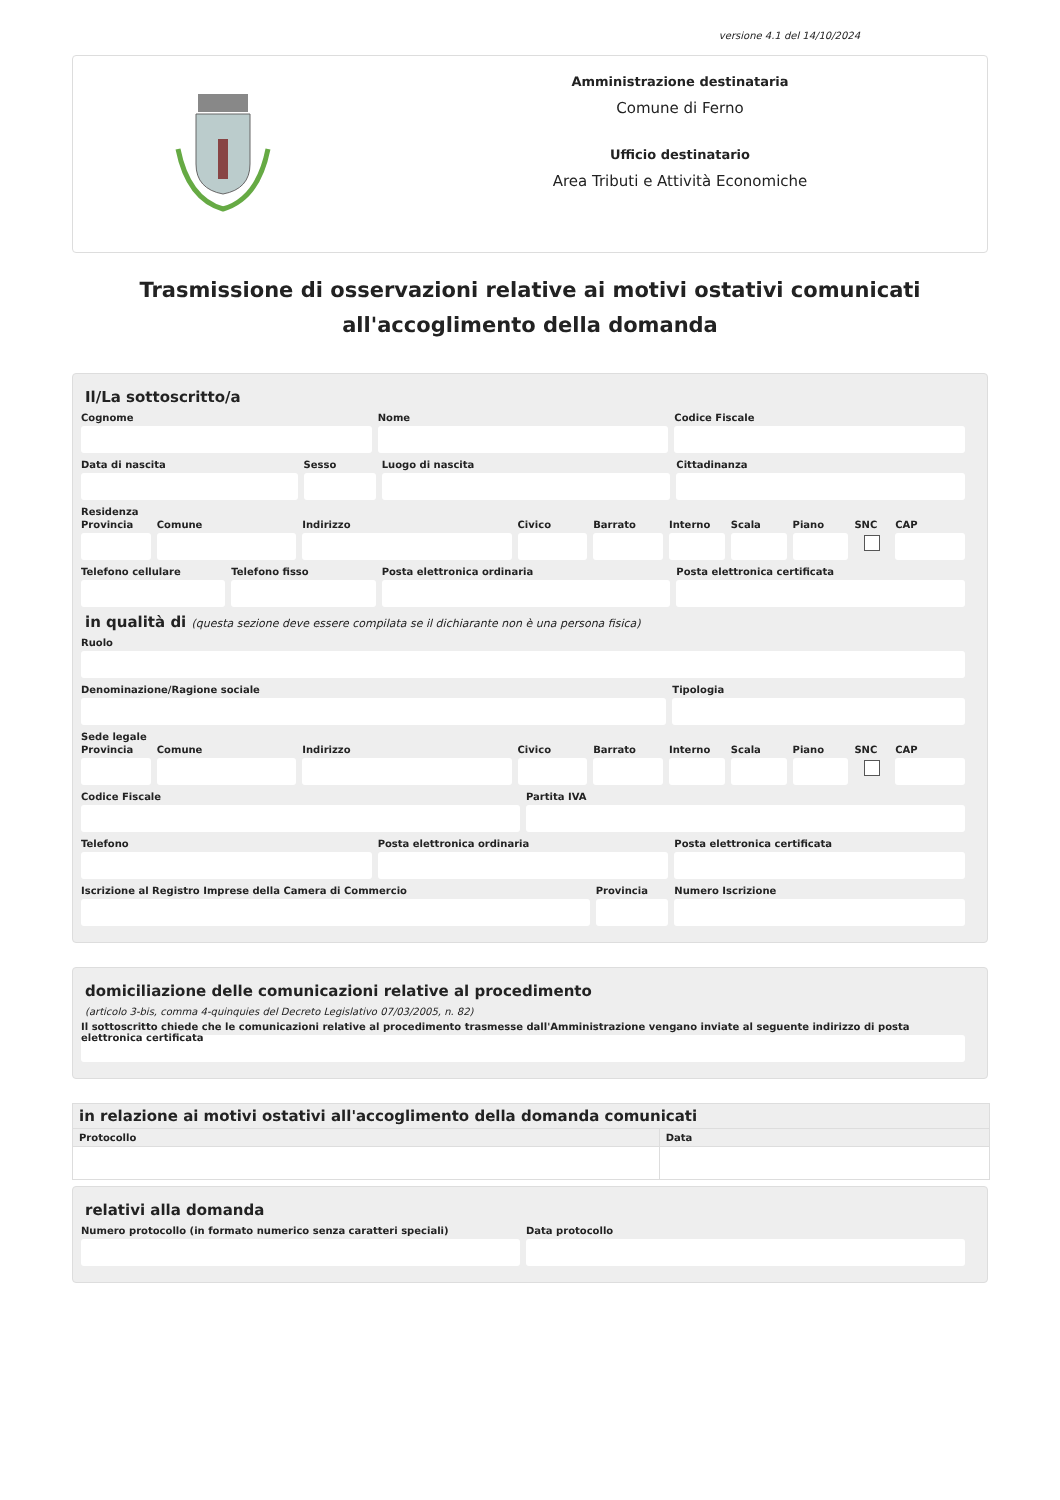versione 4.1 del 14/10/2024
Amministrazione destinataria
Comune di Ferno
Ufficio destinatario
Area Tributi e Attività Economiche
Trasmissione di osservazioni relative ai motivi ostativi comunicati all'accoglimento della domanda
Il/La sottoscritto/a
Cognome Nome Codice Fiscale
Data di nascita Sesso Luogo di nascita Cittadinanza
Residenza
Provincia Comune Indirizzo Civico Barrato Interno Scala Piano SNC CAP
Telefono cellulare Telefono fisso Posta elettronica ordinaria Posta elettronica certificata
in qualità di (questa sezione deve essere compilata se il dichiarante non è una persona fisica)
Ruolo
Denominazione/Ragione sociale Tipologia
Sede legale
Provincia Comune Indirizzo Civico Barrato Interno Scala Piano SNC CAP
Codice Fiscale Partita IVA
Telefono Posta elettronica ordinaria Posta elettronica certificata
Iscrizione al Registro Imprese della Camera di Commercio
Provincia Numero Iscrizione
domiciliazione delle comunicazioni relative al procedimento
(articolo 3-bis, comma 4-quinquies del Decreto Legislativo 07/03/2005, n. 82)
Il sottoscritto chiede che le comunicazioni relative al procedimento trasmesse dall'Amministrazione vengano inviate al seguente indirizzo di posta elettronica certificata
| in relazione ai motivi ostativi all'accoglimento della domanda comunicati | |
| --- | --- |
| Protocollo | Data |
relativi alla domanda
Numero protocollo (in formato numerico senza caratteri speciali)
Data protocollo